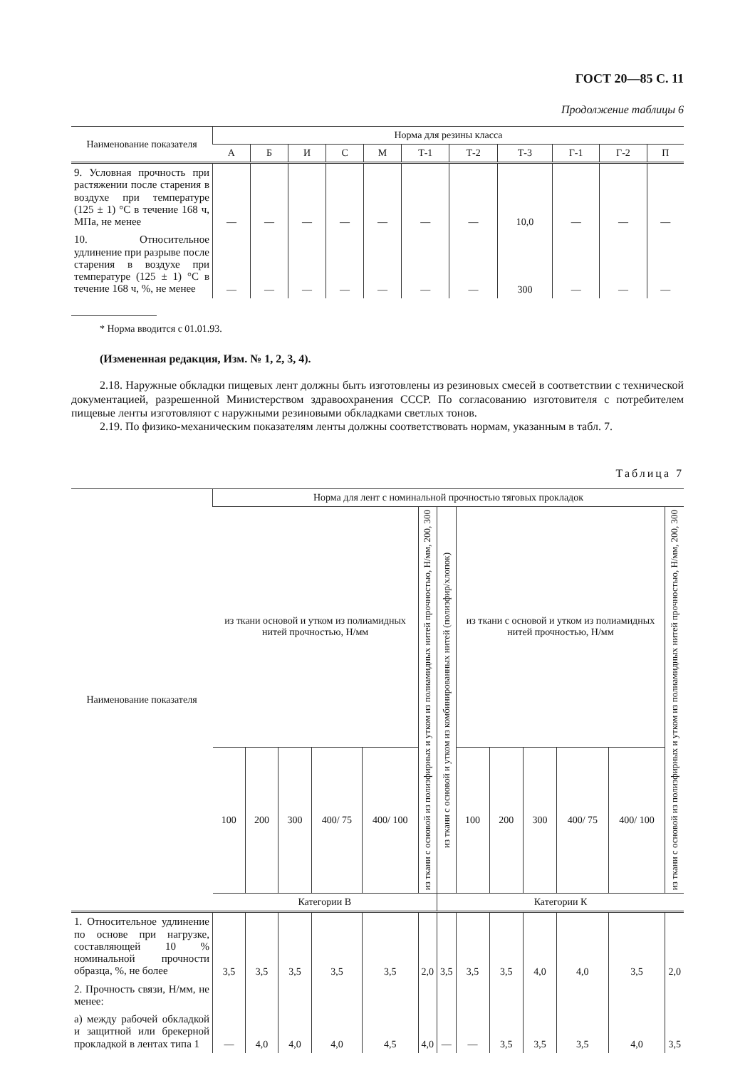ГОСТ 20—85 С. 11
Продолжение таблицы 6
| Наименование показателя | Норма для резины класса | | | | | | | | | | |
| --- | --- | --- | --- | --- | --- | --- | --- | --- | --- | --- | --- |
| | А | Б | И | С | М | Т-1 | Т-2 | Т-3 | Г-1 | Г-2 | П |
| 9. Условная прочность при растяжении после старения в воздухе при температуре (125 ± 1) °С в течение 168 ч, МПа, не менее | — | — | — | — | — | — | — | 10,0 | — | — | — |
| 10. Относительное удлинение при разрыве после старения в воздухе при температуре (125 ± 1) °С в течение 168 ч, %, не менее | — | — | — | — | — | — | — | 300 | — | — | — |
* Норма вводится с 01.01.93.
(Измененная редакция, Изм. № 1, 2, 3, 4).
2.18. Наружные обкладки пищевых лент должны быть изготовлены из резиновых смесей в соответствии с технической документацией, разрешенной Министерством здравоохранения СССР. По согласованию изготовителя с потребителем пищевые ленты изготовляют с наружными резиновыми обкладками светлых тонов.
2.19. По физико-механическим показателям ленты должны соответствовать нормам, указанным в табл. 7.
Таблица 7
| Наименование показателя | Норма для лент с номинальной прочностью тяговых прокладок | | | | | | | | | | | | |
| --- | --- | --- | --- | --- | --- | --- | --- | --- | --- | --- | --- | --- | --- |
| | из ткани основой и утком из полиамидных нитей прочностью, Н/мм | | | | | из ткани с основой из полиэфирных и утком из полиамидных нитей прочностью, Н/мм, 200, 300 | из ткани с основой и утком из комбинированных нитей (полиэфир/хлопок) | из ткани с основой и утком из полиамидных нитей прочностью, Н/мм | | | | | из ткани с основой из полиэфирных и утком из полиамидных нитей прочностью, Н/мм, 200, 300 |
| | 100 | 200 | 300 | 400/ 75 | 400/ 100 | | | 100 | 200 | 300 | 400/ 75 | 400/ 100 | |
| | Категории В | | | | | | Категории К | | | | | | |
| 1. Относительное удлинение по основе при нагрузке, составляющей 10 % номинальной прочности образца, %, не более | 3,5 | 3,5 | 3,5 | 3,5 | 3,5 | 2,0 | 3,5 | 3,5 | 3,5 | 4,0 | 4,0 | 3,5 | 2,0 |
| 2. Прочность связи, Н/мм, не менее: | | | | | | | | | | | | | |
| а) между рабочей обкладкой и защитной или брекерной прокладкой в лентах типа 1 | — | 4,0 | 4,0 | 4,0 | 4,5 | 4,0 | — | — | 3,5 | 3,5 | 3,5 | 4,0 | 3,5 |